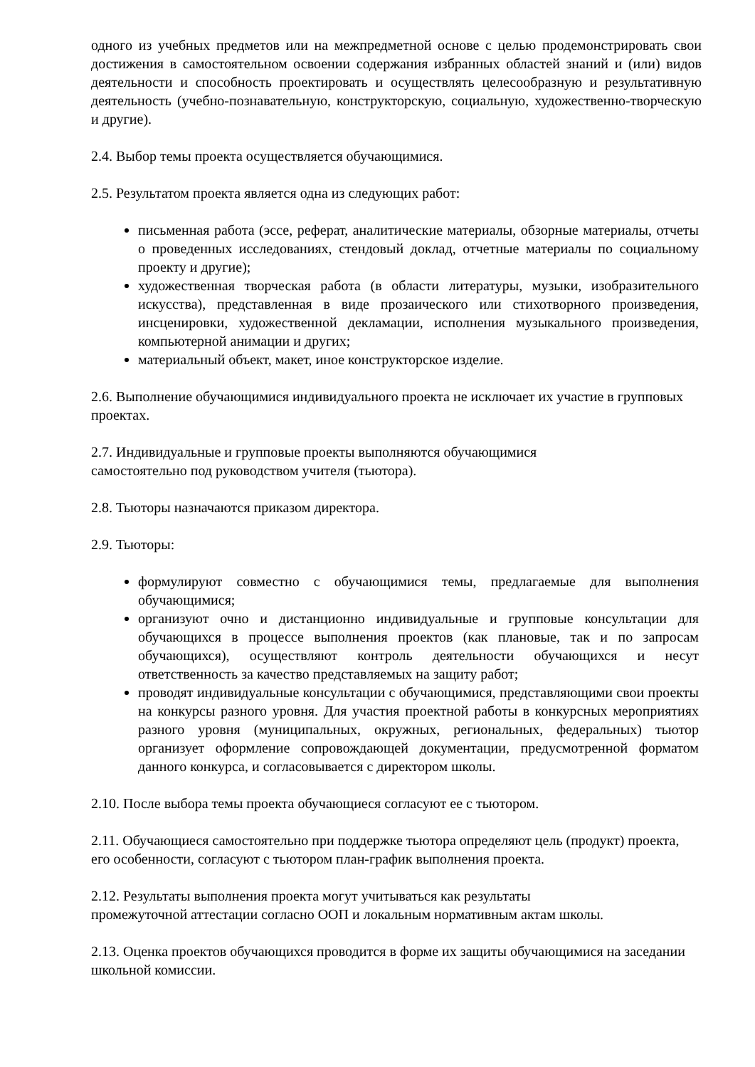одного из учебных предметов или на межпредметной основе с целью продемонстрировать свои достижения в самостоятельном освоении содержания избранных областей знаний и (или) видов деятельности и способность проектировать и осуществлять целесообразную и результативную деятельность (учебно-познавательную, конструкторскую, социальную, художественно-творческую и другие).
2.4. Выбор темы проекта осуществляется обучающимися.
2.5. Результатом проекта является одна из следующих работ:
письменная работа (эссе, реферат, аналитические материалы, обзорные материалы, отчеты о проведенных исследованиях, стендовый доклад, отчетные материалы по социальному проекту и другие);
художественная творческая работа (в области литературы, музыки, изобразительного искусства), представленная в виде прозаического или стихотворного произведения, инсценировки, художественной декламации, исполнения музыкального произведения, компьютерной анимации и других;
материальный объект, макет, иное конструкторское изделие.
2.6. Выполнение обучающимися индивидуального проекта не исключает их участие в групповых проектах.
2.7. Индивидуальные и групповые проекты выполняются обучающимися
самостоятельно под руководством учителя (тьютора).
2.8. Тьюторы назначаются приказом директора.
2.9. Тьюторы:
формулируют совместно с обучающимися темы, предлагаемые для выполнения обучающимися;
организуют очно и дистанционно индивидуальные и групповые консультации для обучающихся в процессе выполнения проектов (как плановые, так и по запросам обучающихся), осуществляют контроль деятельности обучающихся и несут ответственность за качество представляемых на защиту работ;
проводят индивидуальные консультации с обучающимися, представляющими свои проекты на конкурсы разного уровня. Для участия проектной работы в конкурсных мероприятиях разного уровня (муниципальных, окружных, региональных, федеральных) тьютор организует оформление сопровождающей документации, предусмотренной форматом данного конкурса, и согласовывается с директором школы.
2.10. После выбора темы проекта обучающиеся согласуют ее с тьютором.
2.11. Обучающиеся самостоятельно при поддержке тьютора определяют цель (продукт) проекта, его особенности, согласуют с тьютором план-график выполнения проекта.
2.12. Результаты выполнения проекта могут учитываться как результаты
промежуточной аттестации согласно ООП и локальным нормативным актам школы.
2.13. Оценка проектов обучающихся проводится в форме их защиты обучающимися на заседании школьной комиссии.